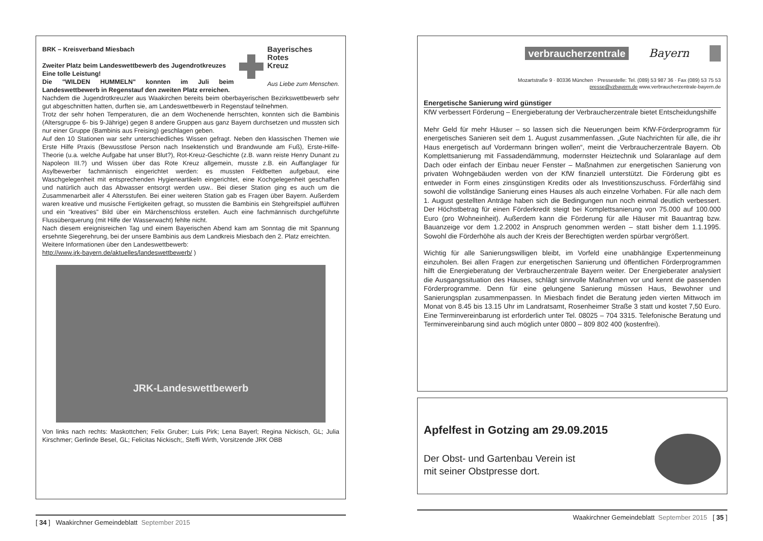Bayerisches
Rotes
Kreuz
Aus Liebe zum Menschen.
BRK – Kreisverband Miesbach
Zweiter Platz beim Landeswettbewerb des Jugendrotkreuzes
Eine tolle Leistung!
Die "WILDEN HUMMELN" konnten im Juli beim Landeswettbewerb in Regenstauf den zweiten Platz erreichen.
Nachdem die Jugendrotkreuzler aus Waakirchen bereits beim oberbayerischen Bezirkswettbewerb sehr gut abgeschnitten hatten, durften sie, am Landeswettbewerb in Regenstauf teilnehmen.
Trotz der sehr hohen Temperaturen, die an dem Wochenende herrschten, konnten sich die Bambinis (Altersgruppe 6- bis 9-Jährige) gegen 8 andere Gruppen aus ganz Bayern durchsetzen und mussten sich nur einer Gruppe (Bambinis aus Freising) geschlagen geben.
Auf den 10 Stationen war sehr unterschiedliches Wissen gefragt. Neben den klassischen Themen wie Erste Hilfe Praxis (Bewusstlose Person nach Insektenstich und Brandwunde am Fuß), Erste-Hilfe-Theorie (u.a. welche Aufgabe hat unser Blut?), Rot-Kreuz-Geschichte (z.B. wann reiste Henry Dunant zu Napoleon III.?) und Wissen über das Rote Kreuz allgemein, musste z.B. ein Auffanglager für Asylbewerber fachmännisch eingerichtet werden: es mussten Feldbetten aufgebaut, eine Waschgelegenheit mit entsprechenden Hygieneartikeln eingerichtet, eine Kochgelegenheit geschaffen und natürlich auch das Abwasser entsorgt werden usw.. Bei dieser Station ging es auch um die Zusammenarbeit aller 4 Altersstufen. Bei einer weiteren Station gab es Fragen über Bayern. Außerdem waren kreative und musische Fertigkeiten gefragt, so mussten die Bambinis ein Stehgreifspiel aufführen und ein "kreatives" Bild über ein Märchenschloss erstellen. Auch eine fachmännisch durchgeführte Flussüberquerung (mit Hilfe der Wasserwacht) fehlte nicht.
Nach diesem ereignisreichen Tag und einem Bayerischen Abend kam am Sonntag die mit Spannung ersehnte Siegerehrung, bei der unsere Bambinis aus dem Landkreis Miesbach den 2. Platz erreichten.
Weitere Informationen über den Landeswettbewerb:
http://www.jrk-bayern.de/aktuelles/landeswettbewerb/ )
JRK-Landeswettbewerb
Von links nach rechts: Maskottchen; Felix Gruber; Luis Pirk; Lena Bayerl; Regina Nickisch, GL; Julia Kirschmer; Gerlinde Besel, GL; Felicitas Nickisch;, Steffi Wirth, Vorsitzende JRK OBB
[ 34 ] Waakirchner Gemeindeblatt September 2015
verbraucherzentrale Bayern
Mozartstraße 9 · 80336 München · Pressestelle: Tel. (089) 53 987 36 · Fax (089) 53 75 53
presse@vzbayern.de www.verbraucherzentrale-bayern.de
Energetische Sanierung wird günstiger
KfW verbessert Förderung – Energieberatung der Verbraucherzentrale bietet Entscheidungshilfe
Mehr Geld für mehr Häuser – so lassen sich die Neuerungen beim KfW-Förderprogramm für energetisches Sanieren seit dem 1. August zusammenfassen. „Gute Nachrichten für alle, die ihr Haus energetisch auf Vordermann bringen wollen“, meint die Verbraucherzentrale Bayern. Ob Komplettsanierung mit Fassadendämmung, modernster Heiztechnik und Solaranlage auf dem Dach oder einfach der Einbau neuer Fenster – Maßnahmen zur energetischen Sanierung von privaten Wohngebäuden werden von der KfW finanziell unterstützt. Die Förderung gibt es entweder in Form eines zinsgünstigen Kredits oder als Investitionszuschuss. Förderfähig sind sowohl die vollständige Sanierung eines Hauses als auch einzelne Vorhaben. Für alle nach dem 1. August gestellten Anträge haben sich die Bedingungen nun noch einmal deutlich verbessert. Der Höchstbetrag für einen Förderkredit steigt bei Komplettsanierung von 75.000 auf 100.000 Euro (pro Wohneinheit). Außerdem kann die Förderung für alle Häuser mit Bauantrag bzw. Bauanzeige vor dem 1.2.2002 in Anspruch genommen werden – statt bisher dem 1.1.1995. Sowohl die Förderhöhe als auch der Kreis der Berechtigten werden spürbar vergrößert.
Wichtig für alle Sanierungswilligen bleibt, im Vorfeld eine unabhängige Expertenmeinung einzuholen. Bei allen Fragen zur energetischen Sanierung und öffentlichen Förderprogrammen hilft die Energieberatung der Verbraucherzentrale Bayern weiter. Der Energieberater analysiert die Ausgangssituation des Hauses, schlägt sinnvolle Maßnahmen vor und kennt die passenden Förderprogramme. Denn für eine gelungene Sanierung müssen Haus, Bewohner und Sanierungsplan zusammenpassen. In Miesbach findet die Beratung jeden vierten Mittwoch im Monat von 8.45 bis 13.15 Uhr im Landratsamt, Rosenheimer Straße 3 statt und kostet 7,50 Euro. Eine Terminvereinbarung ist erforderlich unter Tel. 08025 – 704 3315. Telefonische Beratung und Terminvereinbarung sind auch möglich unter 0800 – 809 802 400 (kostenfrei).
Apfelfest in Gotzing am 29.09.2015
Der Obst- und Gartenbau Verein ist
mit seiner Obstpresse dort.
Waakirchner Gemeindeblatt September 2015 [ 35 ]